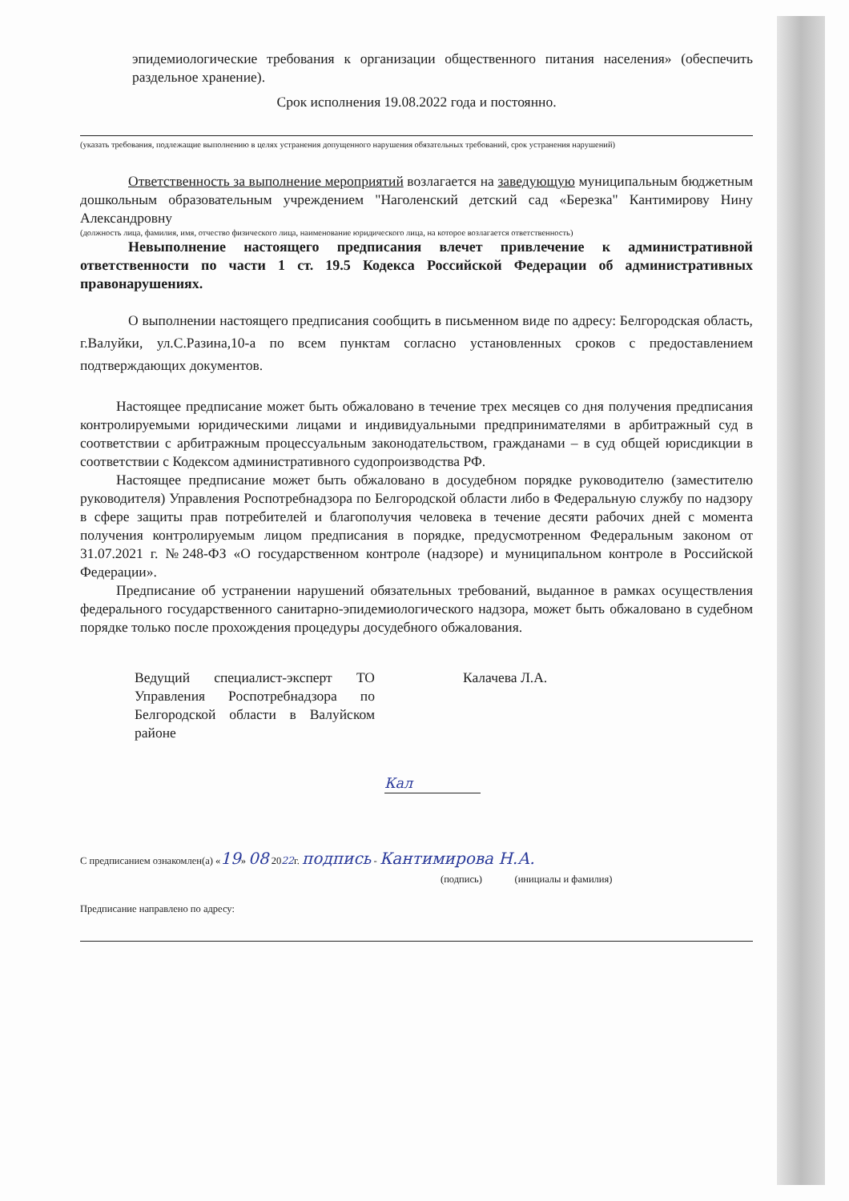эпидемиологические требования к организации общественного питания населения» (обеспечить раздельное хранение).
Срок исполнения 19.08.2022 года и постоянно.
(указать требования, подлежащие выполнению в целях устранения допущенного нарушения обязательных требований, срок устранения нарушений)
Ответственность за выполнение мероприятий возлагается на заведующую муниципальным бюджетным дошкольным образовательным учреждением "Наголенский детский сад «Березка" Кантимирову Нину Александровну
(должность лица, фамилия, имя, отчество физического лица, наименование юридического лица, на которое возлагается ответственность)
Невыполнение настоящего предписания влечет привлечение к административной ответственности по части 1 ст. 19.5 Кодекса Российской Федерации об административных правонарушениях.
О выполнении настоящего предписания сообщить в письменном виде по адресу: Белгородская область, г.Валуйки, ул.С.Разина,10-а по всем пунктам согласно установленных сроков с предоставлением подтверждающих документов.
Настоящее предписание может быть обжаловано в течение трех месяцев со дня получения предписания контролируемыми юридическими лицами и индивидуальными предпринимателями в арбитражный суд в соответствии с арбитражным процессуальным законодательством, гражданами – в суд общей юрисдикции в соответствии с Кодексом административного судопроизводства РФ.
Настоящее предписание может быть обжаловано в досудебном порядке руководителю (заместителю руководителя) Управления Роспотребнадзора по Белгородской области либо в Федеральную службу по надзору в сфере защиты прав потребителей и благополучия человека в течение десяти рабочих дней с момента получения контролируемым лицом предписания в порядке, предусмотренном Федеральным законом от 31.07.2021 г. №248-ФЗ «О государственном контроле (надзоре) и муниципальном контроле в Российской Федерации».
Предписание об устранении нарушений обязательных требований, выданное в рамках осуществления федерального государственного санитарно-эпидемиологического надзора, может быть обжаловано в судебном порядке только после прохождения процедуры досудебного обжалования.
Ведущий специалист-эксперт ТО Управления Роспотребнадзора по Белгородской области в Валуйском районе
Калачева Л.А.
Кал
С предписанием ознакомлен(а) «19» 08 2022г. подпись - Кантимирова Н.А.
(подпись) (инициалы и фамилия)
Предписание направлено по адресу: